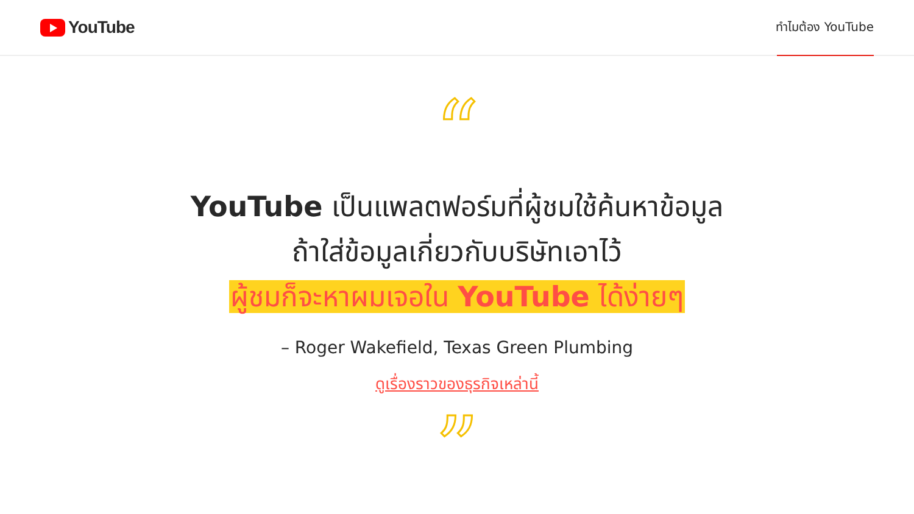YouTube
ทำไมต้อง YouTube
“
YouTube เป็นแพลตฟอร์มที่ผู้ชมใช้ค้นหาข้อมูล
ถ้าใส่ข้อมูลเกี่ยวกับบริษัทเอาไว้
ผู้ชมก็จะหาผมเจอใน YouTube ได้ง่ายๆ
– Roger Wakefield, Texas Green Plumbing
ดูเรื่องราวของธุรกิจเหล่านี้
”